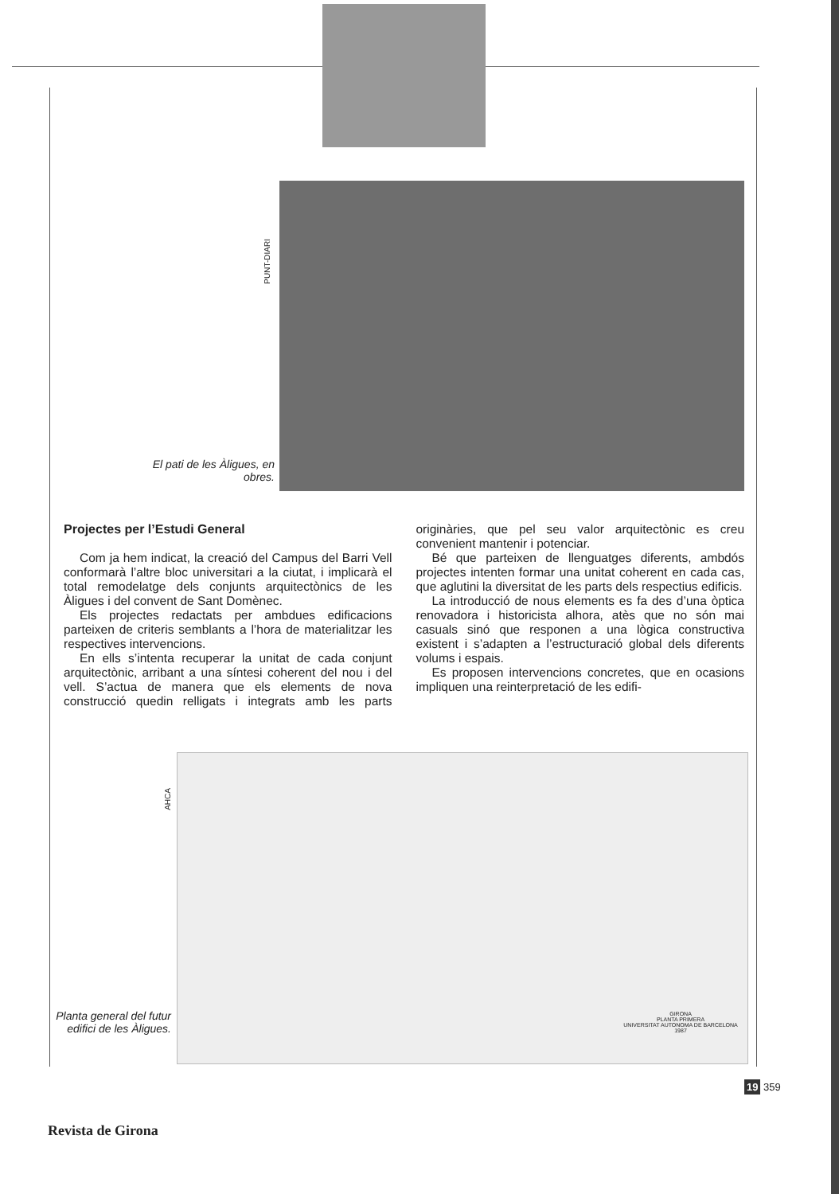PUNT-DIARI
El pati de les Àligues, en obres.
Projectes per l’Estudi General
Com ja hem indicat, la creació del Campus del Barri Vell conformarà l’altre bloc universitari a la ciutat, i implicarà el total remodelatge dels conjunts arquitectònics de les Àligues i del convent de Sant Domènec.
Els projectes redactats per ambdues edificacions parteixen de criteris semblants a l’hora de materialitzar les respectives intervencions.
En ells s’intenta recuperar la unitat de cada conjunt arquitectònic, arribant a una síntesi coherent del nou i del vell. S’actua de manera que els elements de nova construcció quedin relligats i integrats amb les parts originàries, que pel seu valor arquitectònic es creu convenient mantenir i potenciar.
Bé que parteixen de llenguatges diferents, ambdós projectes intenten formar una unitat coherent en cada cas, que aglutini la diversitat de les parts dels respectius edificis.
La introducció de nous elements es fa des d’una òptica renovadora i historicista alhora, atès que no són mai casuals sinó que responen a una lògica constructiva existent i s’adapten a l’estructuració global dels diferents volums i espais.
Es proposen intervencions concretes, que en ocasions impliquen una reinterpretació de les edifi-
AHCA
GIRONA
PLANTA PRIMERA
UNIVERSITAT AUTONOMA DE BARCELONA
1987
Planta general del futur edifici de les Àligues.
19 359
Revista de Girona